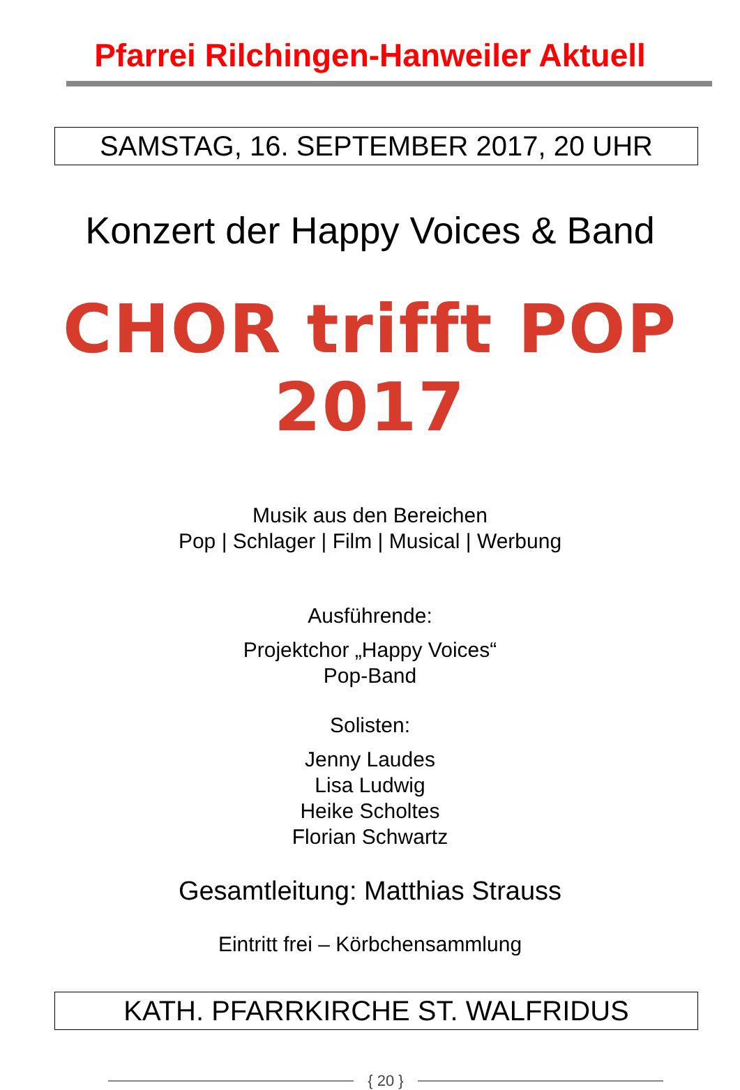Pfarrei Rilchingen-Hanweiler Aktuell
SAMSTAG, 16. SEPTEMBER 2017, 20 UHR
Konzert der Happy Voices & Band
CHOR trifft POP 2017
Musik aus den Bereichen
Pop | Schlager | Film | Musical | Werbung
Ausführende:
Projektchor „Happy Voices“
Pop-Band
Solisten:
Jenny Laudes
Lisa Ludwig
Heike Scholtes
Florian Schwartz
Gesamtleitung: Matthias Strauss
Eintritt frei – Körbchensammlung
KATH. PFARRKIRCHE ST. WALFRIDUS
{ 20 }